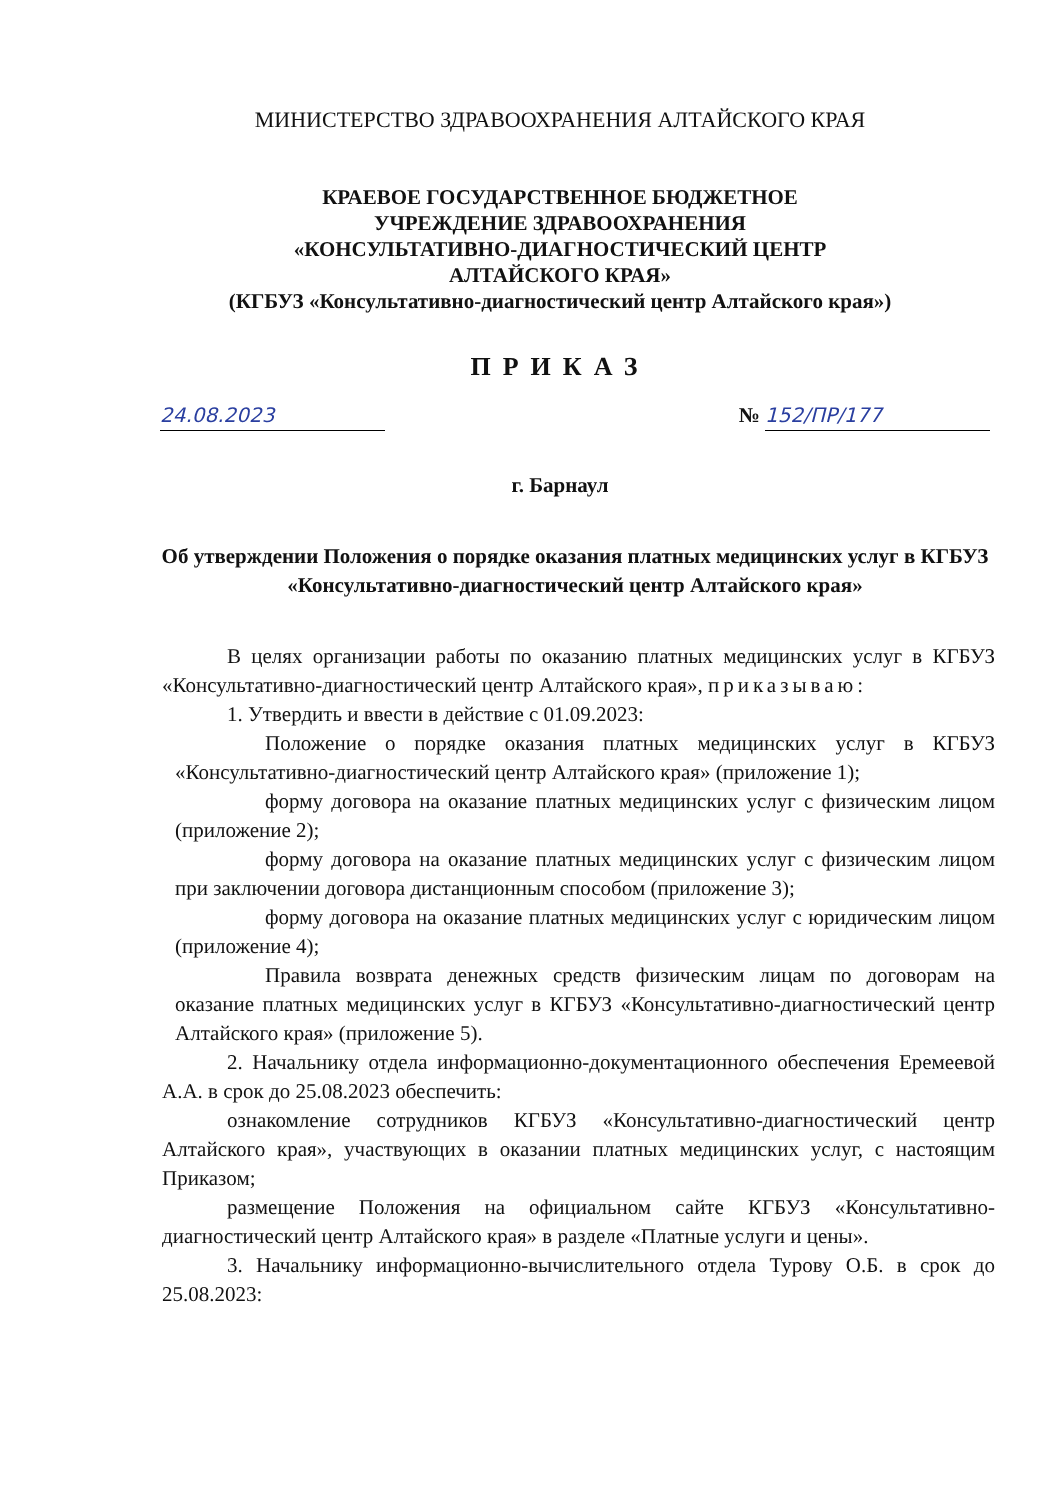МИНИСТЕРСТВО ЗДРАВООХРАНЕНИЯ АЛТАЙСКОГО КРАЯ
КРАЕВОЕ ГОСУДАРСТВЕННОЕ БЮДЖЕТНОЕ
УЧРЕЖДЕНИЕ ЗДРАВООХРАНЕНИЯ
«КОНСУЛЬТАТИВНО-ДИАГНОСТИЧЕСКИЙ ЦЕНТР
АЛТАЙСКОГО КРАЯ»
(КГБУЗ «Консультативно-диагностический центр Алтайского края»)
ПРИКАЗ
24.08.2023 № 152/ПР/177
г. Барнаул
Об утверждении Положения о порядке оказания платных медицинских услуг в КГБУЗ «Консультативно-диагностический центр Алтайского края»
В целях организации работы по оказанию платных медицинских услуг в КГБУЗ «Консультативно-диагностический центр Алтайского края», приказываю:
1. Утвердить и ввести в действие с 01.09.2023:
Положение о порядке оказания платных медицинских услуг в КГБУЗ «Консультативно-диагностический центр Алтайского края» (приложение 1);
форму договора на оказание платных медицинских услуг с физическим лицом (приложение 2);
форму договора на оказание платных медицинских услуг с физическим лицом при заключении договора дистанционным способом (приложение 3);
форму договора на оказание платных медицинских услуг с юридическим лицом (приложение 4);
Правила возврата денежных средств физическим лицам по договорам на оказание платных медицинских услуг в КГБУЗ «Консультативно-диагностический центр Алтайского края» (приложение 5).
2. Начальнику отдела информационно-документационного обеспечения Еремеевой А.А. в срок до 25.08.2023 обеспечить:
ознакомление сотрудников КГБУЗ «Консультативно-диагностический центр Алтайского края», участвующих в оказании платных медицинских услуг, с настоящим Приказом;
размещение Положения на официальном сайте КГБУЗ «Консультативно-диагностический центр Алтайского края» в разделе «Платные услуги и цены».
3. Начальнику информационно-вычислительного отдела Турову О.Б. в срок до 25.08.2023: